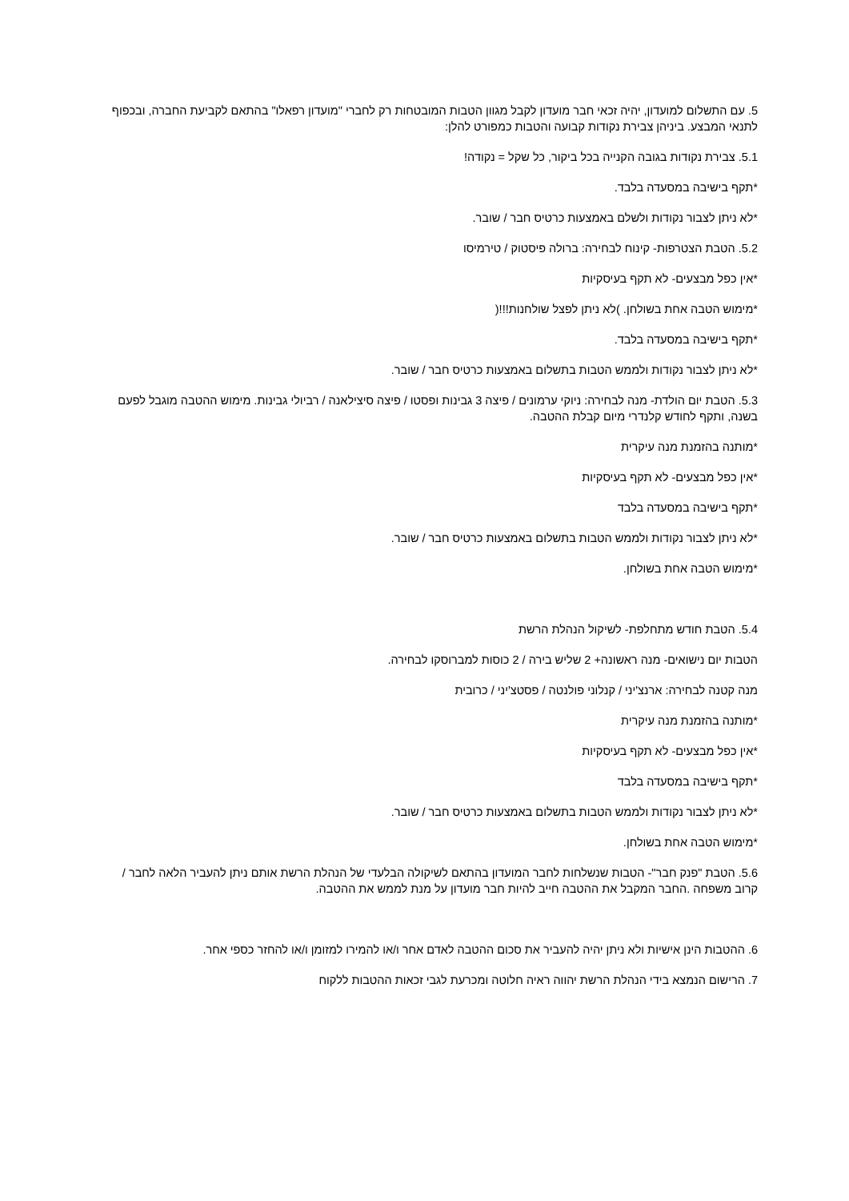5. עם התשלום למועדון, יהיה זכאי חבר מועדון לקבל מגוון הטבות המובטחות רק לחברי "מועדון רפאלו" בהתאם לקביעת החברה, ובכפוף לתנאי המבצע. ביניהן צבירת נקודות קבועה והטבות כמפורט להלן:
5.1. צבירת נקודות בגובה הקנייה בכל ביקור, כל שקל = נקודה!
*תקף בישיבה במסעדה בלבד.
*לא ניתן לצבור נקודות ולשלם באמצעות כרטיס חבר / שובר.
5.2. הטבת הצטרפות- קינוח לבחירה: ברולה פיסטוק / טירמיסו
*אין כפל מבצעים- לא תקף בעיסקיות
*מימוש הטבה אחת בשולחן. )לא ניתן לפצל שולחנות!!!(
*תקף בישיבה במסעדה בלבד.
*לא ניתן לצבור נקודות ולממש הטבות בתשלום באמצעות כרטיס חבר / שובר.
5.3. הטבת יום הולדת- מנה לבחירה: ניוקי ערמונים / פיצה 3 גבינות ופסטו / פיצה סיצילאנה / רביולי גבינות. מימוש ההטבה מוגבל לפעם בשנה, ותקף לחודש קלנדרי מיום קבלת ההטבה.
*מותנה בהזמנת מנה עיקרית
*אין כפל מבצעים- לא תקף בעיסקיות
*תקף בישיבה במסעדה בלבד
*לא ניתן לצבור נקודות ולממש הטבות בתשלום באמצעות כרטיס חבר / שובר.
*מימוש הטבה אחת בשולחן.
5.4. הטבת חודש מתחלפת- לשיקול הנהלת הרשת
הטבות יום נישואים- מנה ראשונה+ 2 שליש בירה / 2 כוסות למברוסקו לבחירה.
מנה קטנה לבחירה: ארנצ'יני / קנלוני פולנטה / פסטצ'יני / כרובית
*מותנה בהזמנת מנה עיקרית
*אין כפל מבצעים- לא תקף בעיסקיות
*תקף בישיבה במסעדה בלבד
*לא ניתן לצבור נקודות ולממש הטבות בתשלום באמצעות כרטיס חבר / שובר.
*מימוש הטבה אחת בשולחן.
5.6. הטבת "פנק חבר"- הטבות שנשלחות לחבר המועדון בהתאם לשיקולה הבלעדי של הנהלת הרשת אותם ניתן להעביר הלאה לחבר / קרוב משפחה .החבר המקבל את ההטבה חייב להיות חבר מועדון על מנת לממש את ההטבה.
6. ההטבות הינן אישיות ולא ניתן יהיה להעביר את סכום ההטבה לאדם אחר ו/או להמירו למזומן ו/או להחזר כספי אחר.
7. הרישום הנמצא בידי הנהלת הרשת יהווה ראיה חלוטה ומכרעת לגבי זכאות ההטבות ללקוח